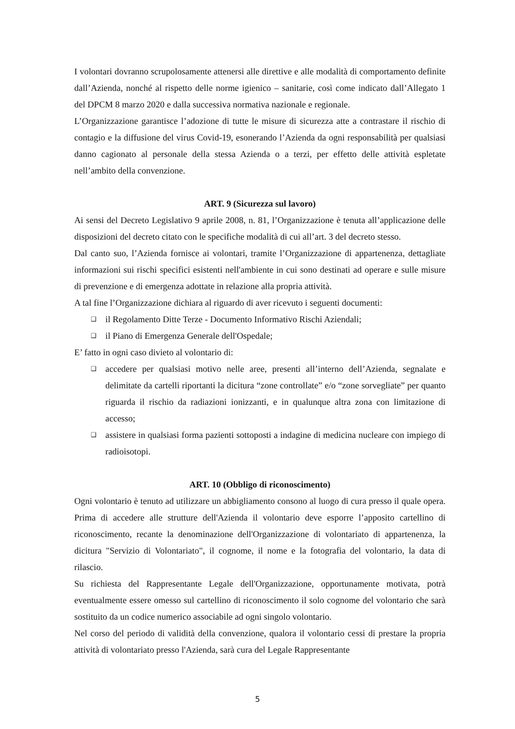I volontari dovranno scrupolosamente attenersi alle direttive e alle modalità di comportamento definite dall’Azienda, nonché al rispetto delle norme igienico – sanitarie, così come indicato dall’Allegato 1 del DPCM 8 marzo 2020 e dalla successiva normativa nazionale e regionale.
L’Organizzazione garantisce l’adozione di tutte le misure di sicurezza atte a contrastare il rischio di contagio e la diffusione del virus Covid-19, esonerando l’Azienda da ogni responsabilità per qualsiasi danno cagionato al personale della stessa Azienda o a terzi, per effetto delle attività espletate nell’ambito della convenzione.
ART. 9 (Sicurezza sul lavoro)
Ai sensi del Decreto Legislativo 9 aprile 2008, n. 81, l’Organizzazione è tenuta all’applicazione delle disposizioni del decreto citato con le specifiche modalità di cui all’art. 3 del decreto stesso.
Dal canto suo, l’Azienda fornisce ai volontari, tramite l’Organizzazione di appartenenza, dettagliate informazioni sui rischi specifici esistenti nell'ambiente in cui sono destinati ad operare e sulle misure di prevenzione e di emergenza adottate in relazione alla propria attività.
A tal fine l’Organizzazione dichiara al riguardo di aver ricevuto i seguenti documenti:
❑ il Regolamento Ditte Terze - Documento Informativo Rischi Aziendali;
❑ il Piano di Emergenza Generale dell'Ospedale;
E’ fatto in ogni caso divieto al volontario di:
❑ accedere per qualsiasi motivo nelle aree, presenti all’interno dell’Azienda, segnalate e delimitate da cartelli riportanti la dicitura “zone controllate” e/o “zone sorvegliate” per quanto riguarda il rischio da radiazioni ionizzanti, e in qualunque altra zona con limitazione di accesso;
❑ assistere in qualsiasi forma pazienti sottoposti a indagine di medicina nucleare con impiego di radioisotopi.
ART. 10 (Obbligo di riconoscimento)
Ogni volontario è tenuto ad utilizzare un abbigliamento consono al luogo di cura presso il quale opera. Prima di accedere alle strutture dell'Azienda il volontario deve esporre l’apposito cartellino di riconoscimento, recante la denominazione dell'Organizzazione di volontariato di appartenenza, la dicitura "Servizio di Volontariato", il cognome, il nome e la fotografia del volontario, la data di rilascio.
Su richiesta del Rappresentante Legale dell'Organizzazione, opportunamente motivata, potrà eventualmente essere omesso sul cartellino di riconoscimento il solo cognome del volontario che sarà sostituito da un codice numerico associabile ad ogni singolo volontario.
Nel corso del periodo di validità della convenzione, qualora il volontario cessi di prestare la propria attività di volontariato presso l'Azienda, sarà cura del Legale Rappresentante
5